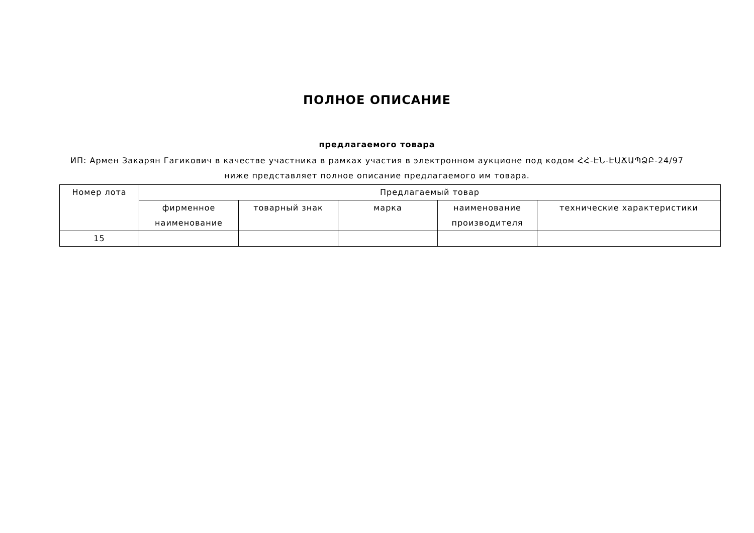ПОЛНОЕ ОПИСАНИЕ
предлагаемого товара
ИП: Армен Закарян Гагикович в качестве участника в рамках участия в электронном аукционе под кодом ՀՀ-ԷՆ-ԷԱՃԱՊՁԲ-24/97
ниже представляет полное описание предлагаемого им товара.
| Номер лота | Предлагаемый товар | | | | |
| --- | --- | --- | --- | --- | --- |
| | фирменное наименование | товарный знак | марка | наименование производителя | технические характеристики |
| 15 | | | | | |